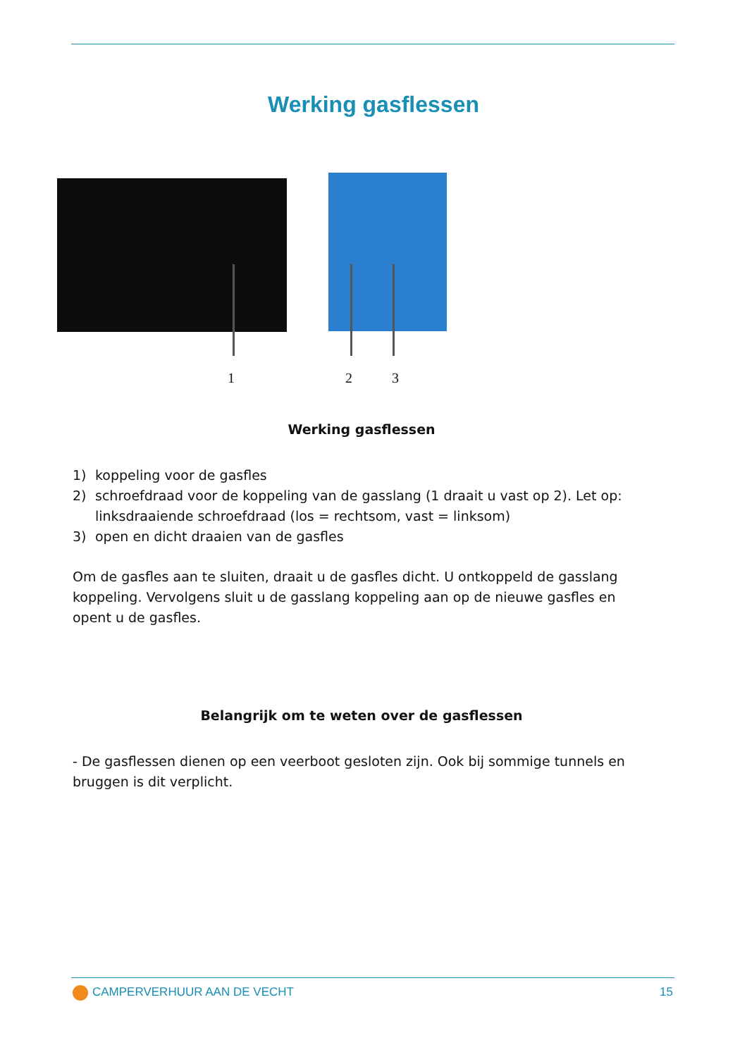Werking gasflessen
1 2 3
Werking gasflessen
1) koppeling voor de gasfles
2) schroefdraad voor de koppeling van de gasslang (1 draait u vast op 2). Let op: linksdraaiende schroefdraad (los = rechtsom, vast = linksom)
3) open en dicht draaien van de gasfles
Om de gasfles aan te sluiten, draait u de gasfles dicht. U ontkoppeld de gasslang koppeling. Vervolgens sluit u de gasslang koppeling aan op de nieuwe gasfles en opent u de gasfles.
Belangrijk om te weten over de gasflessen
- De gasflessen dienen op een veerboot gesloten zijn. Ook bij sommige tunnels en bruggen is dit verplicht.
CAMPERVERHUUR AAN DE VECHT 15